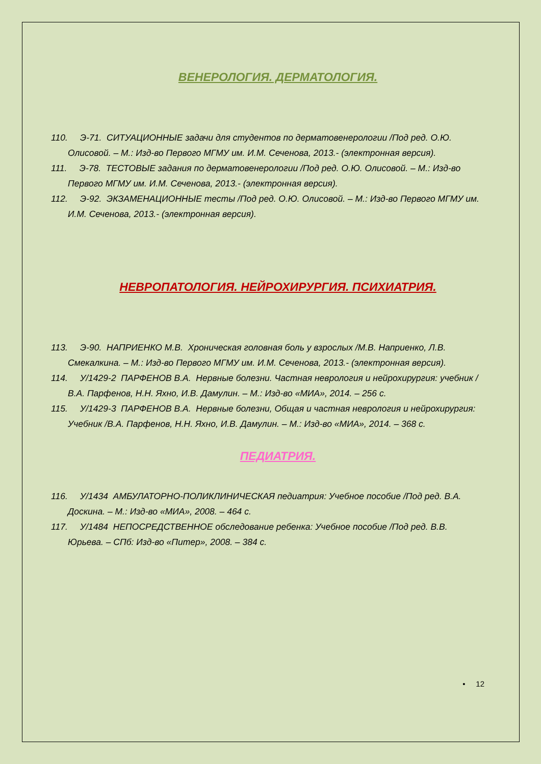ВЕНЕРОЛОГИЯ. ДЕРМАТОЛОГИЯ.
110. Э-71. СИТУАЦИОННЫЕ задачи для студентов по дерматовенерологии /Под ред. О.Ю. Олисовой. – М.: Изд-во Первого МГМУ им. И.М. Сеченова, 2013.- (электронная версия).
111. Э-78. ТЕСТОВЫЕ задания по дерматовенерологии /Под ред. О.Ю. Олисовой. – М.: Изд-во Первого МГМУ им. И.М. Сеченова, 2013.- (электронная версия).
112. Э-92. ЭКЗАМЕНАЦИОННЫЕ тесты /Под ред. О.Ю. Олисовой. – М.: Изд-во Первого МГМУ им. И.М. Сеченова, 2013.- (электронная версия).
НЕВРОПАТОЛОГИЯ. НЕЙРОХИРУРГИЯ. ПСИХИАТРИЯ.
113. Э-90. НАПРИЕНКО М.В. Хроническая головная боль у взрослых /М.В. Наприенко, Л.В. Смекалкина. – М.: Изд-во Первого МГМУ им. И.М. Сеченова, 2013.- (электронная версия).
114. У/1429-2 ПАРФЕНОВ В.А. Нервные болезни. Частная неврология и нейрохирургия: учебник /В.А. Парфенов, Н.Н. Яхно, И.В. Дамулин. – М.: Изд-во «МИА», 2014. – 256 с.
115. У/1429-3 ПАРФЕНОВ В.А. Нервные болезни, Общая и частная неврология и нейрохирургия: Учебник /В.А. Парфенов, Н.Н. Яхно, И.В. Дамулин. – М.: Изд-во «МИА», 2014. – 368 с.
ПЕДИАТРИЯ.
116. У/1434 АМБУЛАТОРНО-ПОЛИКЛИНИЧЕСКАЯ педиатрия: Учебное пособие /Под ред. В.А. Доскина. – М.: Изд-во «МИА», 2008. – 464 с.
117. У/1484 НЕПОСРЕДСТВЕННОЕ обследование ребенка: Учебное пособие /Под ред. В.В. Юрьева. – СПб: Изд-во «Питер», 2008. – 384 с.
• 12